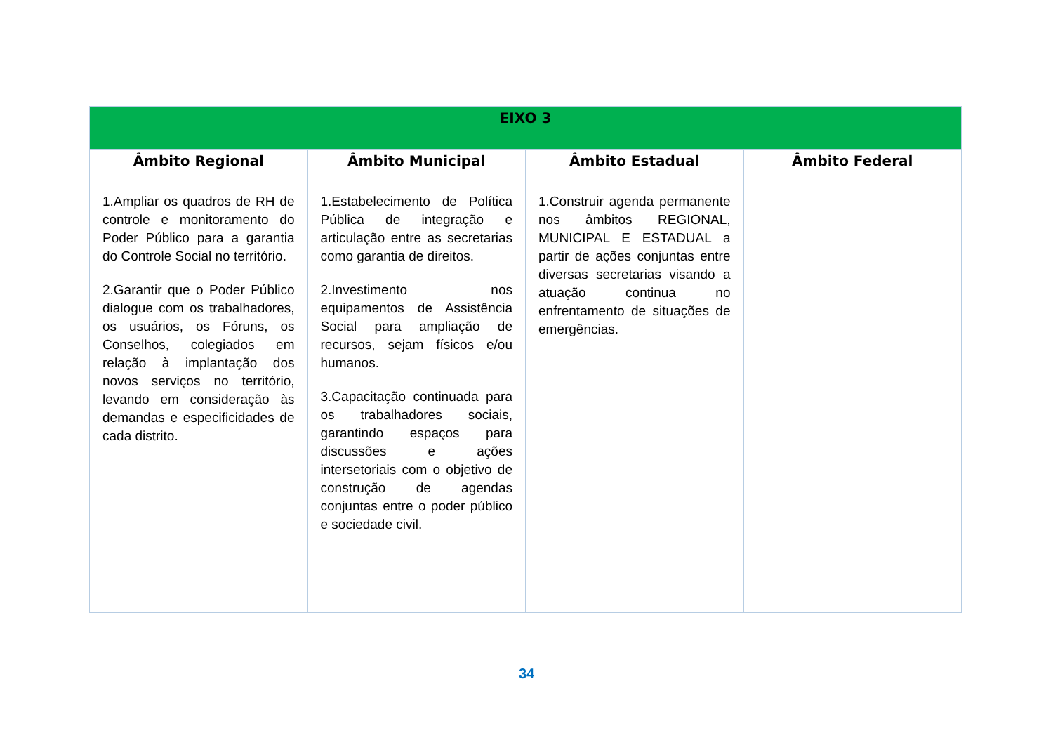| EIXO 3 | | | |
| --- | --- | --- | --- |
| Âmbito Regional | Âmbito Municipal | Âmbito Estadual | Âmbito Federal |
| 1.Ampliar os quadros de RH de controle e monitoramento do Poder Público para a garantia do Controle Social no território. 2.Garantir que o Poder Público dialogue com os trabalhadores, os usuários, os Fóruns, os Conselhos, colegiados em relação à implantação dos novos serviços no território, levando em consideração às demandas e especificidades de cada distrito. | 1.Estabelecimento de Política Pública de integração e articulação entre as secretarias como garantia de direitos. 2.Investimento nos equipamentos de Assistência Social para ampliação de recursos, sejam físicos e/ou humanos. 3.Capacitação continuada para os trabalhadores sociais, garantindo espaços para discussões e ações intersetoriais com o objetivo de construção de agendas conjuntas entre o poder público e sociedade civil. | 1.Construir agenda permanente nos âmbitos REGIONAL, MUNICIPAL E ESTADUAL a partir de ações conjuntas entre diversas secretarias visando a atuação continua no enfrentamento de situações de emergências. | |
34